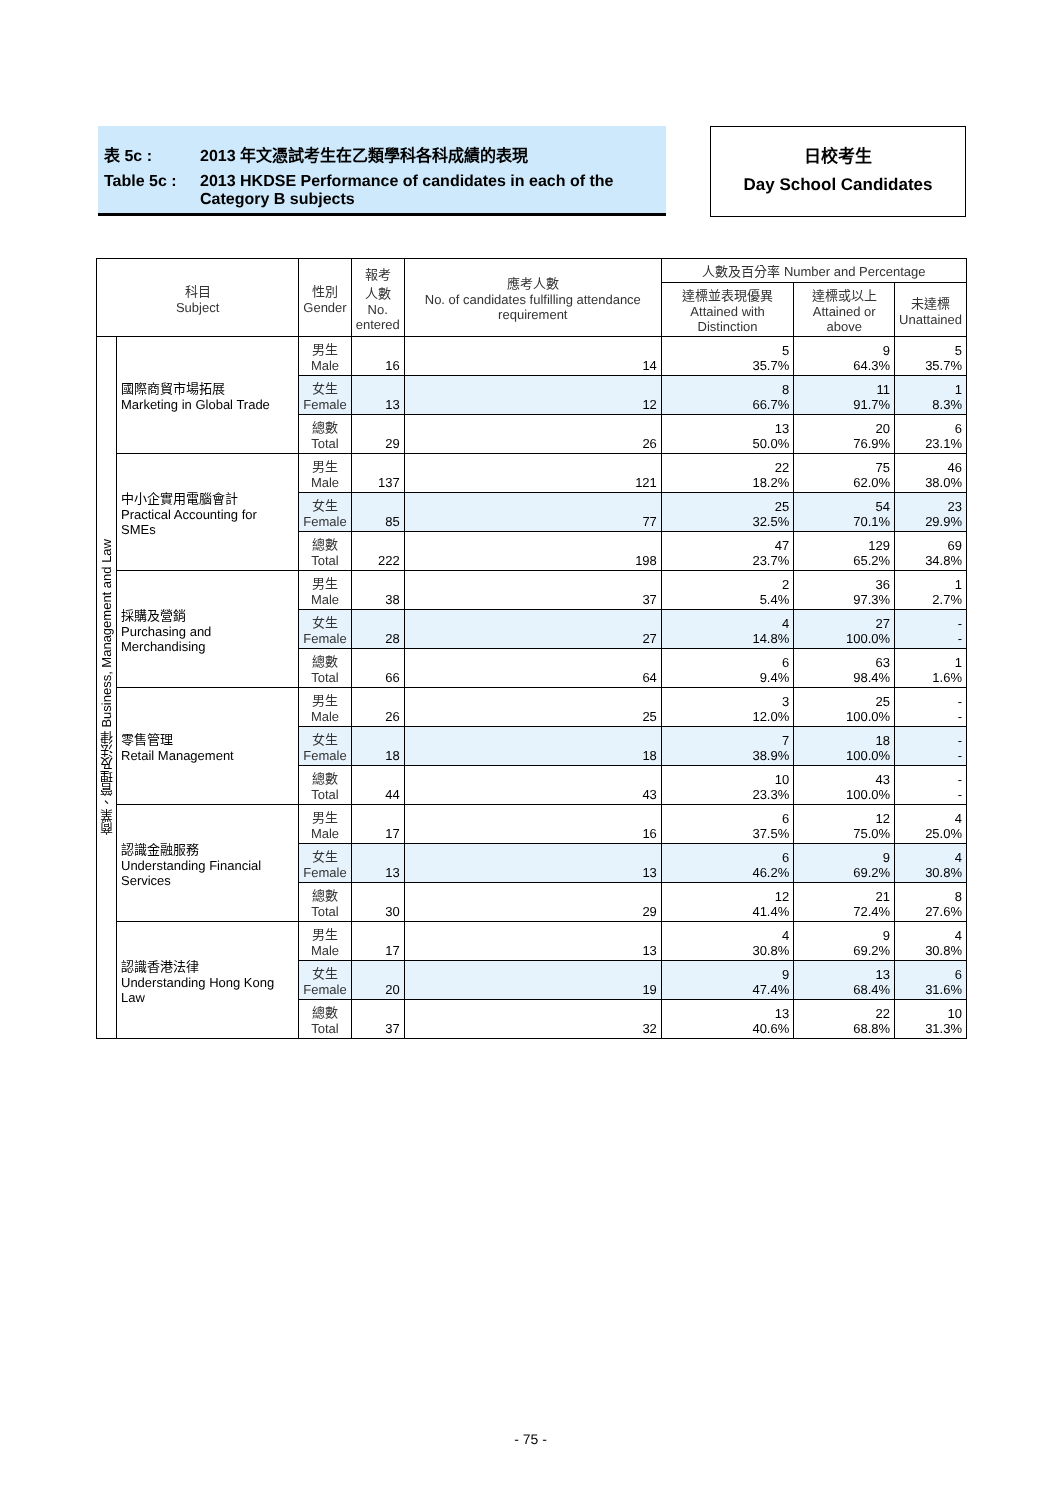表 5c : 2013 年文憑試考生在乙類學科各科成績的表現
Table 5c : 2013 HKDSE Performance of candidates in each of the Category B subjects
日校考生
Day School Candidates
| 科目 Subject | | 性別 Gender | 報考 人數 No. entered | 應考人數 No. of candidates fulfilling attendance requirement | 人數及百分率 Number and Percentage | | |
| --- | --- | --- | --- | --- | --- | --- | --- |
| | | | | | 達標並表現優異 Attained with Distinction | 達標或以上 Attained or above | 未達標 Unattained |
| 商業、管理及法律 Business, Management and Law | 國際商貿市場拓展 Marketing in Global Trade | 男生 Male | 16 | 14 | 5 35.7% | 9 64.3% | 5 35.7% |
| | | 女生 Female | 13 | 12 | 8 66.7% | 11 91.7% | 1 8.3% |
| | | 總數 Total | 29 | 26 | 13 50.0% | 20 76.9% | 6 23.1% |
| | 中小企實用電腦會計 Practical Accounting for SMEs | 男生 Male | 137 | 121 | 22 18.2% | 75 62.0% | 46 38.0% |
| | | 女生 Female | 85 | 77 | 25 32.5% | 54 70.1% | 23 29.9% |
| | | 總數 Total | 222 | 198 | 47 23.7% | 129 65.2% | 69 34.8% |
| | 採購及營銷 Purchasing and Merchandising | 男生 Male | 38 | 37 | 2 5.4% | 36 97.3% | 1 2.7% |
| | | 女生 Female | 28 | 27 | 4 14.8% | 27 100.0% | - - |
| | | 總數 Total | 66 | 64 | 6 9.4% | 63 98.4% | 1 1.6% |
| | 零售管理 Retail Management | 男生 Male | 26 | 25 | 3 12.0% | 25 100.0% | - - |
| | | 女生 Female | 18 | 18 | 7 38.9% | 18 100.0% | - - |
| | | 總數 Total | 44 | 43 | 10 23.3% | 43 100.0% | - - |
| | 認識金融服務 Understanding Financial Services | 男生 Male | 17 | 16 | 6 37.5% | 12 75.0% | 4 25.0% |
| | | 女生 Female | 13 | 13 | 6 46.2% | 9 69.2% | 4 30.8% |
| | | 總數 Total | 30 | 29 | 12 41.4% | 21 72.4% | 8 27.6% |
| | 認識香港法律 Understanding Hong Kong Law | 男生 Male | 17 | 13 | 4 30.8% | 9 69.2% | 4 30.8% |
| | | 女生 Female | 20 | 19 | 9 47.4% | 13 68.4% | 6 31.6% |
| | | 總數 Total | 37 | 32 | 13 40.6% | 22 68.8% | 10 31.3% |
- 75 -